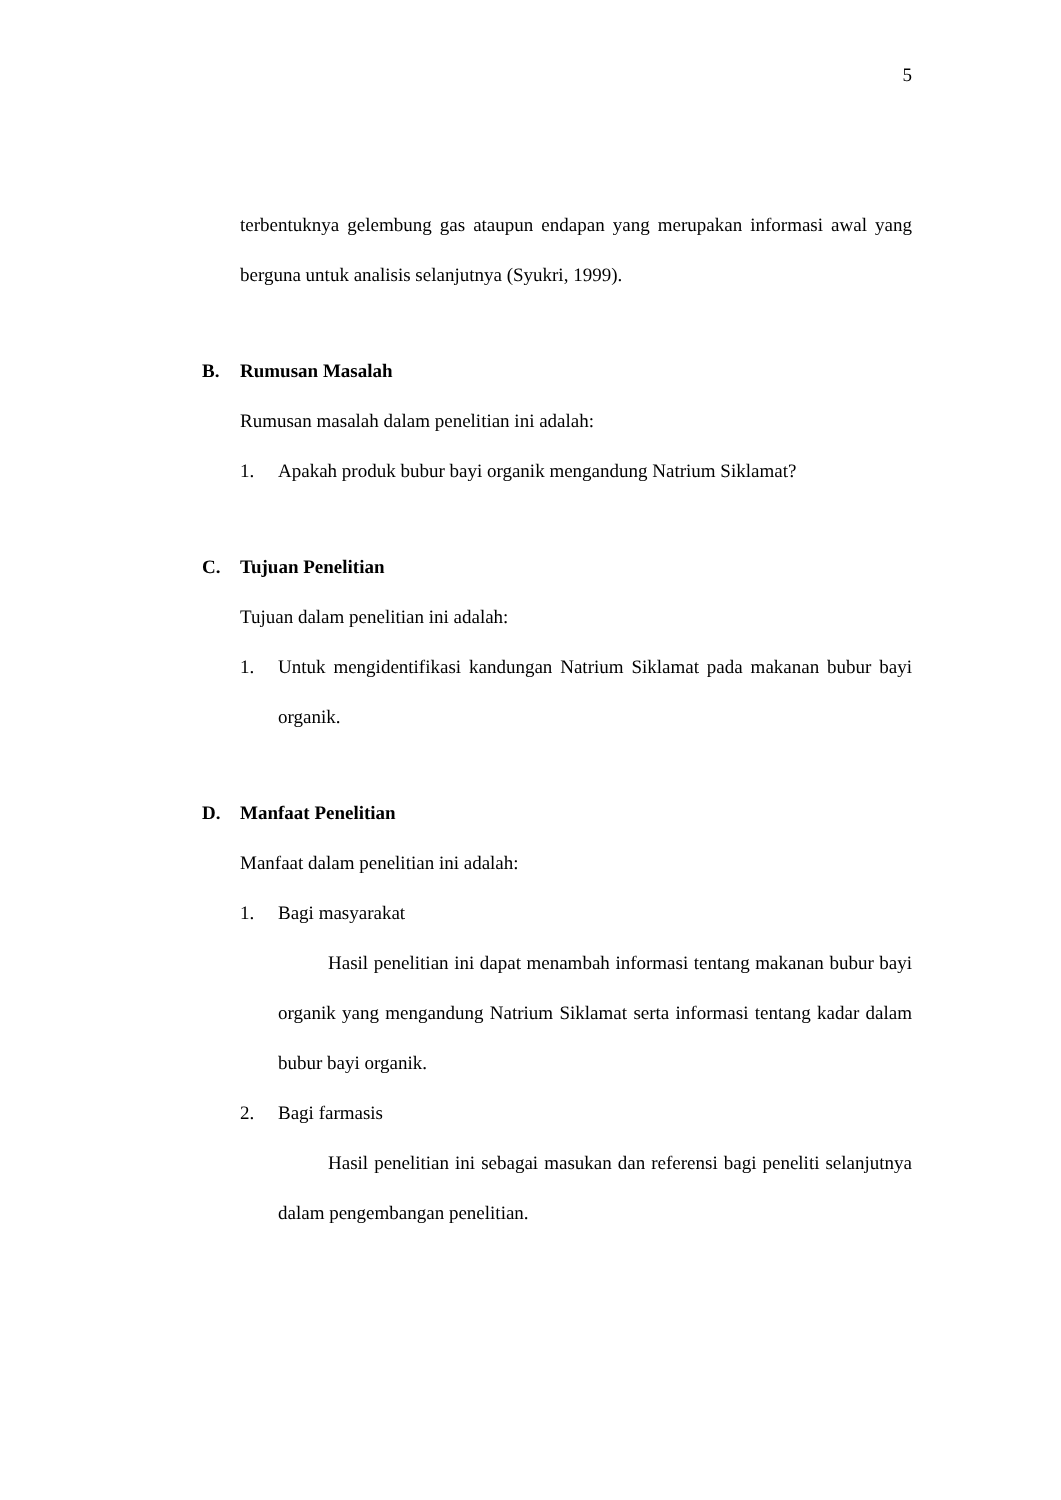5
terbentuknya gelembung gas ataupun endapan yang merupakan informasi awal yang berguna untuk analisis selanjutnya (Syukri, 1999).
B. Rumusan Masalah
Rumusan masalah dalam penelitian ini adalah:
1. Apakah produk bubur bayi organik mengandung Natrium Siklamat?
C. Tujuan Penelitian
Tujuan dalam penelitian ini adalah:
1. Untuk mengidentifikasi kandungan Natrium Siklamat pada makanan bubur bayi organik.
D. Manfaat Penelitian
Manfaat dalam penelitian ini adalah:
1. Bagi masyarakat
Hasil penelitian ini dapat menambah informasi tentang makanan bubur bayi organik yang mengandung Natrium Siklamat serta informasi tentang kadar dalam bubur bayi organik.
2. Bagi farmasis
Hasil penelitian ini sebagai masukan dan referensi bagi peneliti selanjutnya dalam pengembangan penelitian.